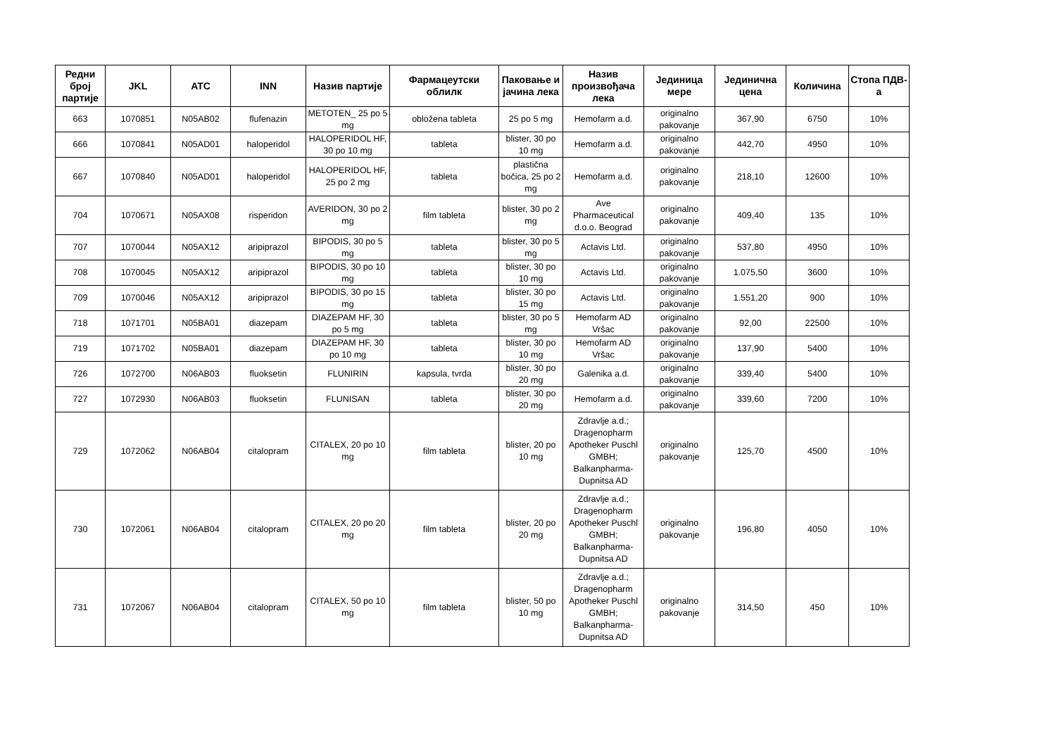| Редни број партије | JKL | ATC | INN | Назив партије | Фармацеутски облилк | Паковање и јачина лека | Назив произвођача лека | Јединица мере | Јединична цена | Количина | Стопа ПДВ-а |
| --- | --- | --- | --- | --- | --- | --- | --- | --- | --- | --- | --- |
| 663 | 1070851 | N05AB02 | flufenazin | METOTEN_ 25 po 5 mg | obložena tableta | 25 po 5 mg | Hemofarm a.d. | originalno pakovanje | 367,90 | 6750 | 10% |
| 666 | 1070841 | N05AD01 | haloperidol | HALOPERIDOL HF, 30 po 10 mg | tableta | blister, 30 po 10 mg | Hemofarm a.d. | originalno pakovanje | 442,70 | 4950 | 10% |
| 667 | 1070840 | N05AD01 | haloperidol | HALOPERIDOL HF, 25 po 2 mg | tableta | plastična bočica, 25 po 2 mg | Hemofarm a.d. | originalno pakovanje | 218,10 | 12600 | 10% |
| 704 | 1070671 | N05AX08 | risperidon | AVERIDON, 30 po 2 mg | film tableta | blister, 30 po 2 mg | Ave Pharmaceutical d.o.o. Beograd | originalno pakovanje | 409,40 | 135 | 10% |
| 707 | 1070044 | N05AX12 | aripiprazol | BIPODIS, 30 po 5 mg | tableta | blister, 30 po 5 mg | Actavis Ltd. | originalno pakovanje | 537,80 | 4950 | 10% |
| 708 | 1070045 | N05AX12 | aripiprazol | BIPODIS, 30 po 10 mg | tableta | blister, 30 po 10 mg | Actavis Ltd. | originalno pakovanje | 1.075,50 | 3600 | 10% |
| 709 | 1070046 | N05AX12 | aripiprazol | BIPODIS, 30 po 15 mg | tableta | blister, 30 po 15 mg | Actavis Ltd. | originalno pakovanje | 1.551,20 | 900 | 10% |
| 718 | 1071701 | N05BA01 | diazepam | DIAZEPAM HF, 30 po 5 mg | tableta | blister, 30 po 5 mg | Hemofarm AD Vršac | originalno pakovanje | 92,00 | 22500 | 10% |
| 719 | 1071702 | N05BA01 | diazepam | DIAZEPAM HF, 30 po 10 mg | tableta | blister, 30 po 10 mg | Hemofarm AD Vršac | originalno pakovanje | 137,90 | 5400 | 10% |
| 726 | 1072700 | N06AB03 | fluoksetin | FLUNIRIN | kapsula, tvrda | blister, 30 po 20 mg | Galenika a.d. | originalno pakovanje | 339,40 | 5400 | 10% |
| 727 | 1072930 | N06AB03 | fluoksetin | FLUNISAN | tableta | blister, 30 po 20 mg | Hemofarm a.d. | originalno pakovanje | 339,60 | 7200 | 10% |
| 729 | 1072062 | N06AB04 | citalopram | CITALEX, 20 po 10 mg | film tableta | blister, 20 po 10 mg | Zdravlje a.d.; Dragenopharm Apotheker Puschl GMBH; Balkanpharma-Dupnitsa AD | originalno pakovanje | 125,70 | 4500 | 10% |
| 730 | 1072061 | N06AB04 | citalopram | CITALEX, 20 po 20 mg | film tableta | blister, 20 po 20 mg | Zdravlje a.d.; Dragenopharm Apotheker Puschl GMBH; Balkanpharma-Dupnitsa AD | originalno pakovanje | 196,80 | 4050 | 10% |
| 731 | 1072067 | N06AB04 | citalopram | CITALEX, 50 po 10 mg | film tableta | blister, 50 po 10 mg | Zdravlje a.d.; Dragenopharm Apotheker Puschl GMBH; Balkanpharma-Dupnitsa AD | originalno pakovanje | 314,50 | 450 | 10% |